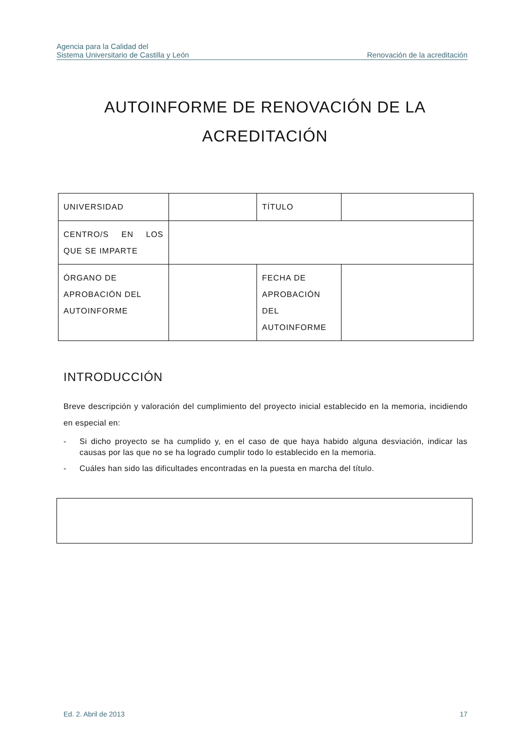Agencia para la Calidad del
Sistema Universitario de Castilla y León
Renovación de la acreditación
AUTOINFORME DE RENOVACIÓN DE LA
ACREDITACIÓN
| UNIVERSIDAD | | TÍTULO | |
| CENTRO/S EN LOS QUE SE IMPARTE | | | |
| ÓRGANO DE APROBACIÓN DEL AUTOINFORME | | FECHA DE APROBACIÓN DEL AUTOINFORME | |
INTRODUCCIÓN
Breve descripción y valoración del cumplimiento del proyecto inicial establecido en la memoria, incidiendo en especial en:
- Si dicho proyecto se ha cumplido y, en el caso de que haya habido alguna desviación, indicar las causas por las que no se ha logrado cumplir todo lo establecido en la memoria.
- Cuáles han sido las dificultades encontradas en la puesta en marcha del título.
Ed. 2. Abril de 2013 17